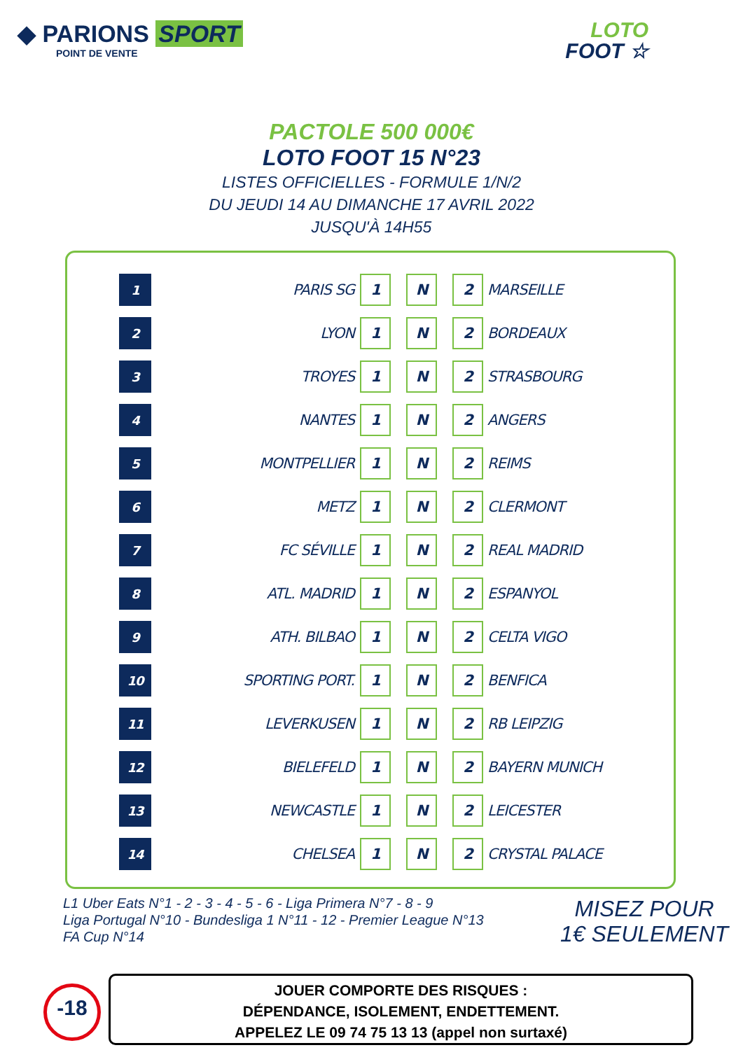◆ PARIONS SPORT
POINT DE VENTE
LOTO
FOOT ☆
PACTOLE 500 000€
LOTO FOOT 15 N°23
LISTES OFFICIELLES - FORMULE 1/N/2
DU JEUDI 14 AU DIMANCHE 17 AVRIL 2022
JUSQU'À 14H55
| 1 | PARIS SG | 1 | | N | | 2 | MARSEILLE |
| 2 | LYON | 1 | | N | | 2 | BORDEAUX |
| 3 | TROYES | 1 | | N | | 2 | STRASBOURG |
| 4 | NANTES | 1 | | N | | 2 | ANGERS |
| 5 | MONTPELLIER | 1 | | N | | 2 | REIMS |
| 6 | METZ | 1 | | N | | 2 | CLERMONT |
| 7 | FC SÉVILLE | 1 | | N | | 2 | REAL MADRID |
| 8 | ATL. MADRID | 1 | | N | | 2 | ESPANYOL |
| 9 | ATH. BILBAO | 1 | | N | | 2 | CELTA VIGO |
| 10 | SPORTING PORT. | 1 | | N | | 2 | BENFICA |
| 11 | LEVERKUSEN | 1 | | N | | 2 | RB LEIPZIG |
| 12 | BIELEFELD | 1 | | N | | 2 | BAYERN MUNICH |
| 13 | NEWCASTLE | 1 | | N | | 2 | LEICESTER |
| 14 | CHELSEA | 1 | | N | | 2 | CRYSTAL PALACE |
L1 Uber Eats N°1 - 2 - 3 - 4 - 5 - 6 - Liga Primera N°7 - 8 - 9
Liga Portugal N°10 - Bundesliga 1 N°11 - 12 - Premier League N°13
FA Cup N°14
MISEZ POUR
1€ SEULEMENT
-18
JOUER COMPORTE DES RISQUES :
DÉPENDANCE, ISOLEMENT, ENDETTEMENT.
APPELEZ LE 09 74 75 13 13 (appel non surtaxé)